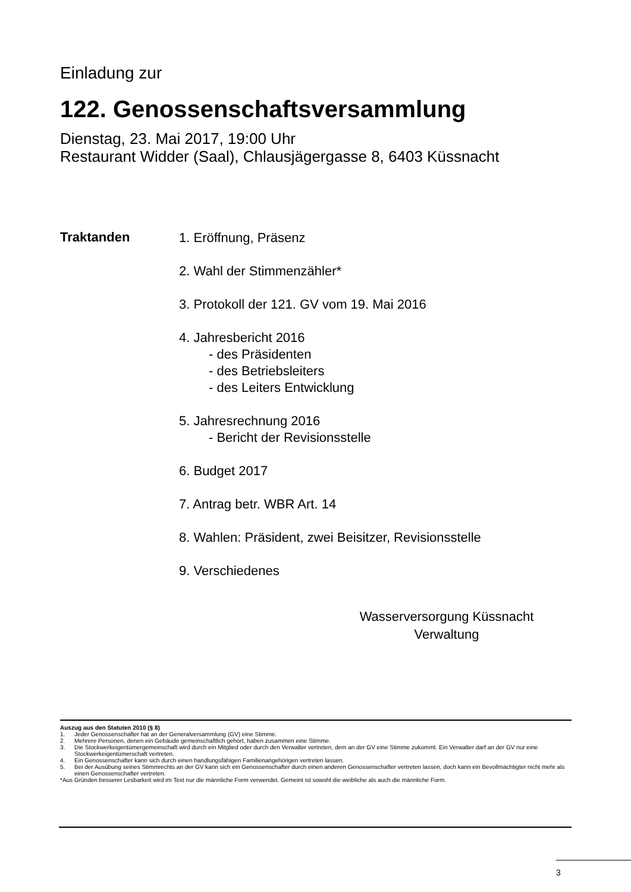Einladung zur
122. Genossenschaftsversammlung
Dienstag, 23. Mai 2017, 19:00 Uhr
Restaurant Widder (Saal), Chlausjägergasse 8, 6403 Küssnacht
Traktanden
1. Eröffnung, Präsenz
2. Wahl der Stimmenzähler*
3. Protokoll der 121. GV vom 19. Mai 2016
4. Jahresbericht 2016
- des Präsidenten
- des Betriebsleiters
- des Leiters Entwicklung
5. Jahresrechnung 2016
- Bericht der Revisionsstelle
6. Budget 2017
7. Antrag betr. WBR Art. 14
8. Wahlen: Präsident, zwei Beisitzer, Revisionsstelle
9. Verschiedenes
Wasserversorgung Küssnacht
Verwaltung
Auszug aus den Statuten 2010 (§ 8)
1. Jeder Genossenschafter hat an der Generalversammlung (GV) eine Stimme.
2. Mehrere Personen, denen ein Gebäude gemeinschaftlich gehört, haben zusammen eine Stimme.
3. Die Stockwerkeigentümergemeinschaft wird durch ein Mitglied oder durch den Verwalter vertreten, dem an der GV eine Stimme zukommt. Ein Verwalter darf an der GV nur eine Stockwerkeigentümerschaft vertreten.
4. Ein Genossenschafter kann sich durch einen handlungsfähigen Familienangehörigen vertreten lassen.
5. Bei der Ausübung seines Stimmrechts an der GV kann sich ein Genossenschafter durch einen anderen Genossenschafter vertreten lassen, doch kann ein Bevollmächtigter nicht mehr als einen Genossenschafter vertreten.
*Aus Gründen besserer Lesbarkeit wird im Text nur die männliche Form verwendet. Gemeint ist sowohl die weibliche als auch die männliche Form.
3